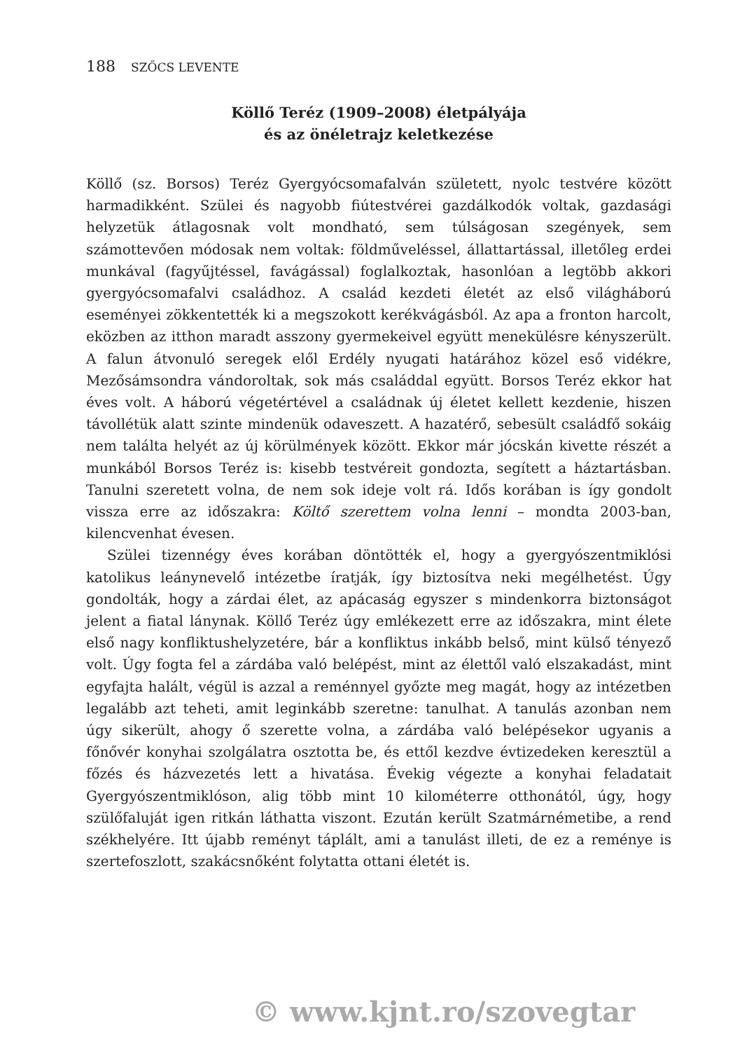188 SZŐCS LEVENTE
Köllő Teréz (1909–2008) életpályája
és az önéletrajz keletkezése
Köllő (sz. Borsos) Teréz Gyergyócsomafalván született, nyolc testvére között harmadikként. Szülei és nagyobb fiútestvérei gazdálkodók voltak, gazdasági helyzetük átlagosnak volt mondható, sem túlságosan szegények, sem számottevően módosak nem voltak: földműveléssel, állattartással, illetőleg erdei munkával (fagyűjtéssel, favágással) foglalkoztak, hasonlóan a legtöbb akkori gyergyócsomafalvi családhoz. A család kezdeti életét az első világháború eseményei zökkentették ki a megszokott kerékvágásból. Az apa a fronton harcolt, eközben az itthon maradt asszony gyermekeivel együtt menekülésre kényszerült. A falun átvonuló seregek elől Erdély nyugati határához közel eső vidékre, Mezősámsondra vándoroltak, sok más családdal együtt. Borsos Teréz ekkor hat éves volt. A háború végetértével a családnak új életet kellett kezdenie, hiszen távollétük alatt szinte mindenük odaveszett. A hazatérő, sebesült családfő sokáig nem találta helyét az új körülmények között. Ekkor már jócskán kivette részét a munkából Borsos Teréz is: kisebb testvéreit gondozta, segített a háztartásban. Tanulni szeretett volna, de nem sok ideje volt rá. Idős korában is így gondolt vissza erre az időszakra: Költő szerettem volna lenni – mondta 2003-ban, kilencvenhat évesen.
Szülei tizennégy éves korában döntötték el, hogy a gyergyószentmiklósi katolikus leánynevelő intézetbe íratják, így biztosítva neki megélhetést. Úgy gondolták, hogy a zárdai élet, az apácaság egyszer s mindenkorra biztonságot jelent a fiatal lánynak. Köllő Teréz úgy emlékezett erre az időszakra, mint élete első nagy konfliktushelyzetére, bár a konfliktus inkább belső, mint külső tényező volt. Úgy fogta fel a zárdába való belépést, mint az élettől való elszakadást, mint egyfajta halált, végül is azzal a reménnyel győzte meg magát, hogy az intézetben legalább azt teheti, amit leginkább szeretne: tanulhat. A tanulás azonban nem úgy sikerült, ahogy ő szerette volna, a zárdába való belépésekor ugyanis a főnővér konyhai szolgálatra osztotta be, és ettől kezdve évtizedeken keresztül a főzés és házvezetés lett a hivatása. Évekig végezte a konyhai feladatait Gyergyószentmiklóson, alig több mint 10 kilométerre otthonától, úgy, hogy szülőfaluját igen ritkán láthatta viszont. Ezután került Szatmárnémetibe, a rend székhelyére. Itt újabb reményt táplált, ami a tanulást illeti, de ez a reménye is szertefoszlott, szakácsnőként folytatta ottani életét is.
© www.kjnt.ro/szovegtar